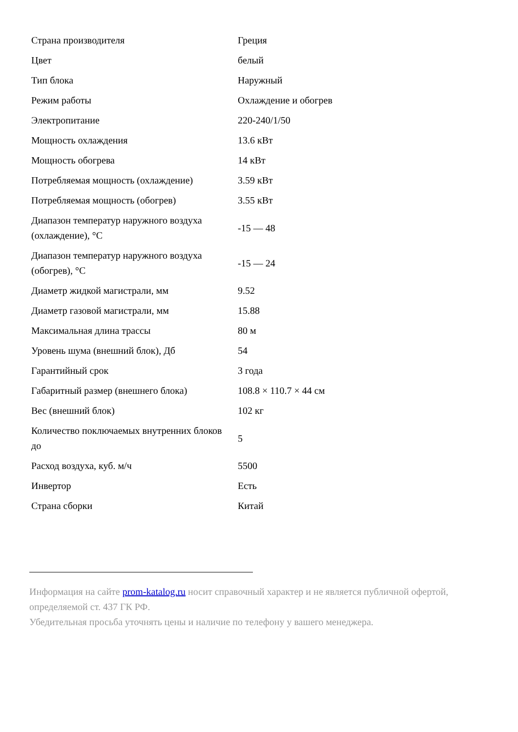| Страна производителя | Греция |
| Цвет | белый |
| Тип блока | Наружный |
| Режим работы | Охлаждение и обогрев |
| Электропитание | 220-240/1/50 |
| Мощность охлаждения | 13.6 кВт |
| Мощность обогрева | 14 кВт |
| Потребляемая мощность (охлаждение) | 3.59 кВт |
| Потребляемая мощность (обогрев) | 3.55 кВт |
| Диапазон температур наружного воздуха (охлаждение), °C | -15 — 48 |
| Диапазон температур наружного воздуха (обогрев), °C | -15 — 24 |
| Диаметр жидкой магистрали, мм | 9.52 |
| Диаметр газовой магистрали, мм | 15.88 |
| Максимальная длина трассы | 80 м |
| Уровень шума (внешний блок), Дб | 54 |
| Гарантийный срок | 3 года |
| Габаритный размер (внешнего блока) | 108.8 × 110.7 × 44 см |
| Вес (внешний блок) | 102 кг |
| Количество поключаемых внутренних блоков до | 5 |
| Расход воздуха, куб. м/ч | 5500 |
| Инвертор | Есть |
| Страна сборки | Китай |
Информация на сайте prom-katalog.ru носит справочный характер и не является публичной офертой, определяемой ст. 437 ГК РФ.
Убедительная просьба уточнять цены и наличие по телефону у вашего менеджера.